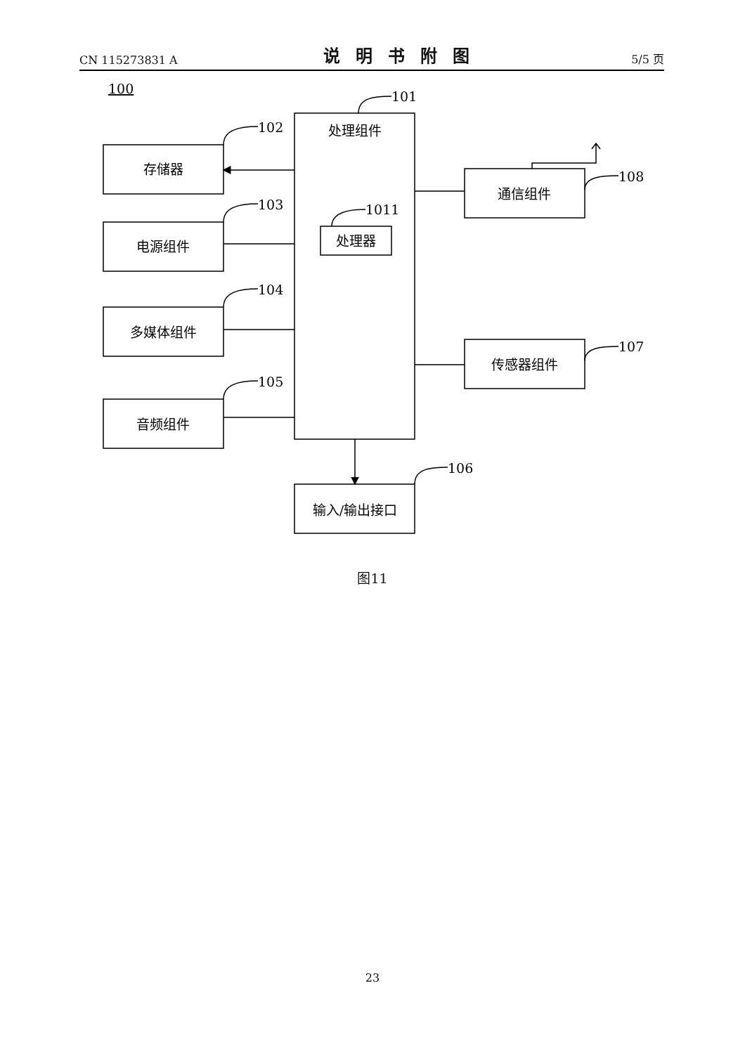CN 115273831 A 说明书附图 5/5 页
存储器
电源组件
多媒体组件
音频组件
处理组件
处理器
通信组件
传感器组件
输入/输出接口
100
101
102
103
104
105
106
107
108
1011
图11
23